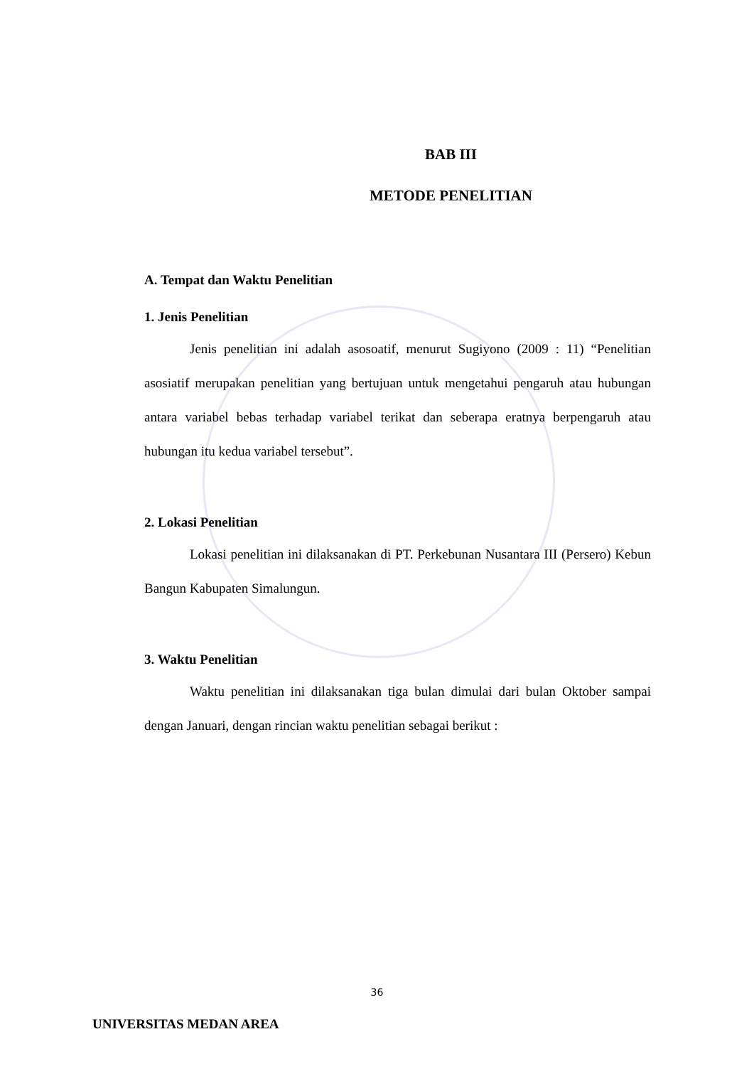BAB III
METODE PENELITIAN
A. Tempat dan Waktu Penelitian
1. Jenis Penelitian
Jenis penelitian ini adalah asosoatif, menurut Sugiyono (2009 : 11) “Penelitian asosiatif merupakan penelitian yang bertujuan untuk mengetahui pengaruh atau hubungan antara variabel bebas terhadap variabel terikat dan seberapa eratnya berpengaruh atau hubungan itu kedua variabel tersebut”.
2. Lokasi Penelitian
Lokasi penelitian ini dilaksanakan di PT. Perkebunan Nusantara III (Persero) Kebun Bangun Kabupaten Simalungun.
3. Waktu Penelitian
Waktu penelitian ini dilaksanakan tiga bulan dimulai dari bulan Oktober sampai dengan Januari, dengan rincian waktu penelitian sebagai berikut :
36
UNIVERSITAS MEDAN AREA